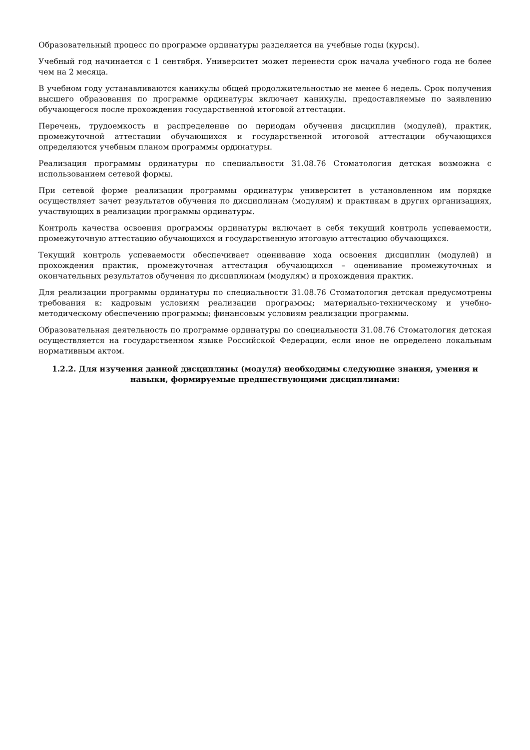Образовательный процесс по программе ординатуры разделяется на учебные годы (курсы).
Учебный год начинается с 1 сентября. Университет может перенести срок начала учебного года не более чем на 2 месяца.
В учебном году устанавливаются каникулы общей продолжительностью не менее 6 недель. Срок получения высшего образования по программе ординатуры включает каникулы, предоставляемые по заявлению обучающегося после прохождения государственной итоговой аттестации.
Перечень, трудоемкость и распределение по периодам обучения дисциплин (модулей), практик, промежуточной аттестации обучающихся и государственной итоговой аттестации обучающихся определяются учебным планом программы ординатуры.
Реализация программы ординатуры по специальности 31.08.76 Стоматология детская возможна с использованием сетевой формы.
При сетевой форме реализации программы ординатуры университет в установленном им порядке осуществляет зачет результатов обучения по дисциплинам (модулям) и практикам в других организациях, участвующих в реализации программы ординатуры.
Контроль качества освоения программы ординатуры включает в себя текущий контроль успеваемости, промежуточную аттестацию обучающихся и государственную итоговую аттестацию обучающихся.
Текущий контроль успеваемости обеспечивает оценивание хода освоения дисциплин (модулей) и прохождения практик, промежуточная аттестация обучающихся – оценивание промежуточных и окончательных результатов обучения по дисциплинам (модулям) и прохождения практик.
Для реализации программы ординатуры по специальности 31.08.76 Стоматология детская предусмотрены требования к: кадровым условиям реализации программы; материально-техническому и учебно-методическому обеспечению программы; финансовым условиям реализации программы.
Образовательная деятельность по программе ординатуры по специальности 31.08.76 Стоматология детская осуществляется на государственном языке Российской Федерации, если иное не определено локальным нормативным актом.
1.2.2. Для изучения данной дисциплины (модуля) необходимы следующие знания, умения и навыки, формируемые предшествующими дисциплинами: